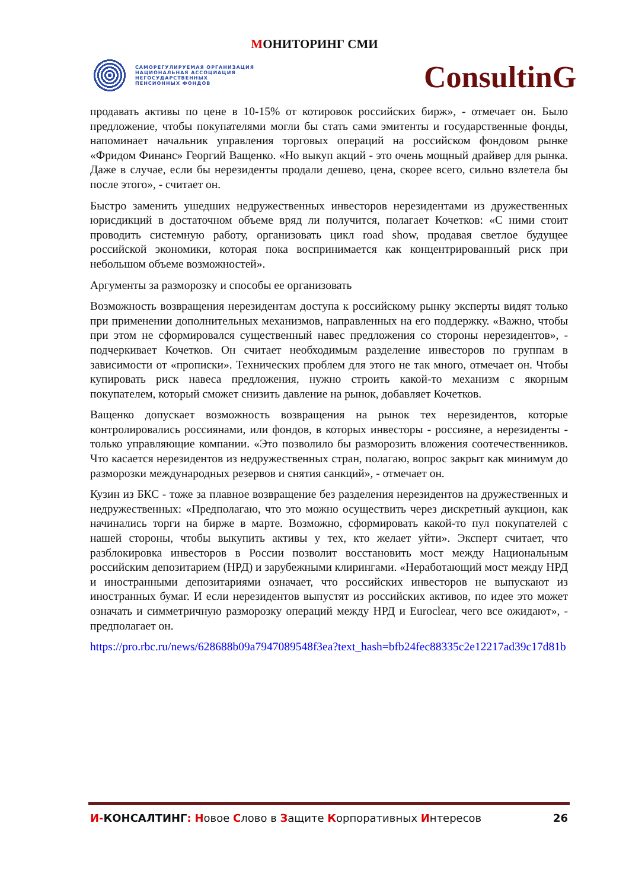МОНИТОРИНГ СМИ
САМОРЕГУЛИРУЕМАЯ ОРГАНИЗАЦИЯ
НАЦИОНАЛЬНАЯ АССОЦИАЦИЯ
НЕГОСУДАРСТВЕННЫХ
ПЕНСИОННЫХ ФОНДОВ
ConsultinG
продавать активы по цене в 10-15% от котировок российских бирж», - отмечает он. Было предложение, чтобы покупателями могли бы стать сами эмитенты и государственные фонды, напоминает начальник управления торговых операций на российском фондовом рынке «Фридом Финанс» Георгий Ващенко. «Но выкуп акций - это очень мощный драйвер для рынка. Даже в случае, если бы нерезиденты продали дешево, цена, скорее всего, сильно взлетела бы после этого», - считает он.
Быстро заменить ушедших недружественных инвесторов нерезидентами из дружественных юрисдикций в достаточном объеме вряд ли получится, полагает Кочетков: «С ними стоит проводить системную работу, организовать цикл road show, продавая светлое будущее российской экономики, которая пока воспринимается как концентрированный риск при небольшом объеме возможностей».
Аргументы за разморозку и способы ее организовать
Возможность возвращения нерезидентам доступа к российскому рынку эксперты видят только при применении дополнительных механизмов, направленных на его поддержку. «Важно, чтобы при этом не сформировался существенный навес предложения со стороны нерезидентов», - подчеркивает Кочетков. Он считает необходимым разделение инвесторов по группам в зависимости от «прописки». Технических проблем для этого не так много, отмечает он. Чтобы купировать риск навеса предложения, нужно строить какой-то механизм с якорным покупателем, который сможет снизить давление на рынок, добавляет Кочетков.
Ващенко допускает возможность возвращения на рынок тех нерезидентов, которые контролировались россиянами, или фондов, в которых инвесторы - россияне, а нерезиденты - только управляющие компании. «Это позволило бы разморозить вложения соотечественников. Что касается нерезидентов из недружественных стран, полагаю, вопрос закрыт как минимум до разморозки международных резервов и снятия санкций», - отмечает он.
Кузин из БКС - тоже за плавное возвращение без разделения нерезидентов на дружественных и недружественных: «Предполагаю, что это можно осуществить через дискретный аукцион, как начинались торги на бирже в марте. Возможно, сформировать какой-то пул покупателей с нашей стороны, чтобы выкупить активы у тех, кто желает уйти». Эксперт считает, что разблокировка инвесторов в России позволит восстановить мост между Национальным российским депозитарием (НРД) и зарубежными клирингами. «Неработающий мост между НРД и иностранными депозитариями означает, что российских инвесторов не выпускают из иностранных бумаг. И если нерезидентов выпустят из российских активов, по идее это может означать и симметричную разморозку операций между НРД и Euroclear, чего все ожидают», - предполагает он.
https://pro.rbc.ru/news/628688b09a7947089548f3ea?text_hash=bfb24fec88335c2e12217ad39c17d81b
И-КОНСАЛТИНГ: Новое Слово в Защите Корпоративных Интересов
26